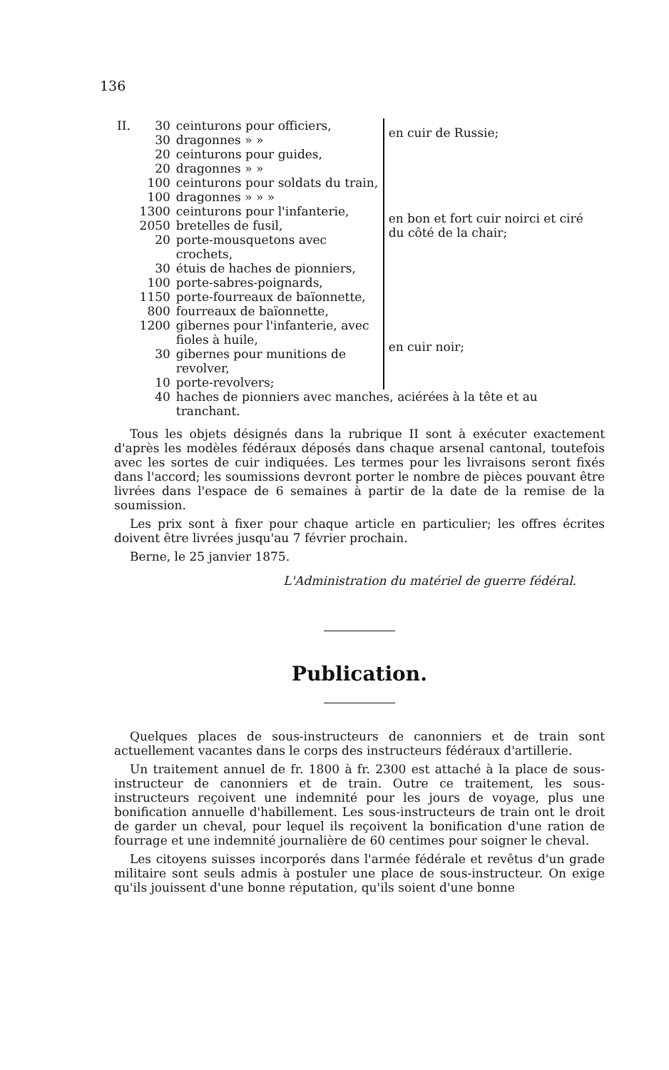136
| II. | 30 | ceinturons pour officiers, | en cuir de Russie; |
| | 30 | dragonnes » » | |
| | 20 | ceinturons pour guides, | en bon et fort cuir noirci et ciré du côté de la chair; |
| | 20 | dragonnes » » | |
| | 100 | ceinturons pour soldats du train, | |
| | 100 | dragonnes » » » | |
| | 1300 | ceinturons pour l'infanterie, | |
| | 2050 | bretelles de fusil, | |
| | 20 | porte-mousquetons avec crochets, | |
| | 30 | étuis de haches de pionniers, | |
| | 100 | porte-sabres-poignards, | |
| | 1150 | porte-fourreaux de baïonnette, | |
| | 800 | fourreaux de baïonnette, | en cuir noir; |
| | 1200 | gibernes pour l'infanterie, avec fioles à huile, | |
| | 30 | gibernes pour munitions de revolver, | |
| | 10 | porte-revolvers; | |
| | 40 | haches de pionniers avec manches, aciérées à la tête et au tranchant. | |
Tous les objets désignés dans la rubrique II sont à exécuter exactement d'après les modèles fédéraux déposés dans chaque arsenal cantonal, toutefois avec les sortes de cuir indiquées. Les termes pour les livraisons seront fixés dans l'accord; les soumissions devront porter le nombre de pièces pouvant être livrées dans l'espace de 6 semaines à partir de la date de la remise de la soumission.
Les prix sont à fixer pour chaque article en particulier; les offres écrites doivent être livrées jusqu'au 7 février prochain.
Berne, le 25 janvier 1875.
L'Administration du matériel de guerre fédéral.
Publication.
Quelques places de sous-instructeurs de canonniers et de train sont actuellement vacantes dans le corps des instructeurs fédéraux d'artillerie.
Un traitement annuel de fr. 1800 à fr. 2300 est attaché à la place de sous-instructeur de canonniers et de train. Outre ce traitement, les sous-instructeurs reçoivent une indemnité pour les jours de voyage, plus une bonification annuelle d'habillement. Les sous-instructeurs de train ont le droit de garder un cheval, pour lequel ils reçoivent la bonification d'une ration de fourrage et une indemnité journalière de 60 centimes pour soigner le cheval.
Les citoyens suisses incorporés dans l'armée fédérale et revêtus d'un grade militaire sont seuls admis à postuler une place de sous-instructeur. On exige qu'ils jouissent d'une bonne réputation, qu'ils soient d'une bonne